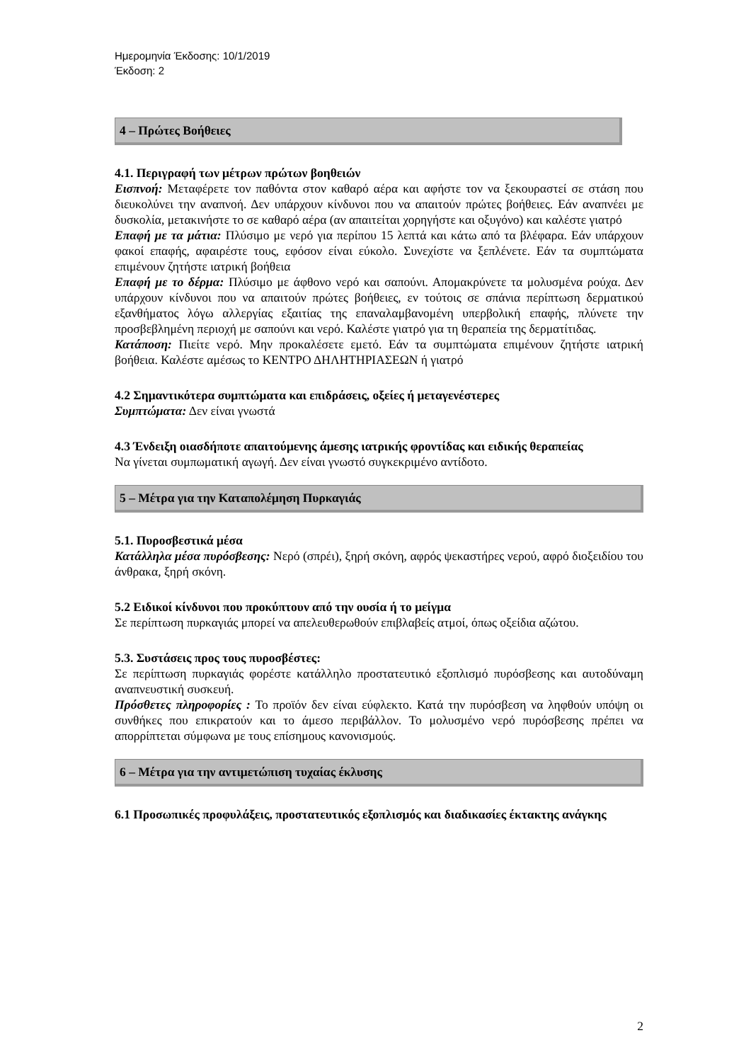Ημερομηνία Έκδοσης: 10/1/2019
Έκδοση: 2
4 – Πρώτες Βοήθειες
4.1. Περιγραφή των μέτρων πρώτων βοηθειών
Εισπνοή: Μεταφέρετε τον παθόντα στον καθαρό αέρα και αφήστε τον να ξεκουραστεί σε στάση που διευκολύνει την αναπνοή. Δεν υπάρχουν κίνδυνοι που να απαιτούν πρώτες βοήθειες. Εάν αναπνέει με δυσκολία, μετακινήστε το σε καθαρό αέρα (αν απαιτείται χορηγήστε και οξυγόνο) και καλέστε γιατρό
Επαφή με τα μάτια: Πλύσιμο με νερό για περίπου 15 λεπτά και κάτω από τα βλέφαρα. Εάν υπάρχουν φακοί επαφής, αφαιρέστε τους, εφόσον είναι εύκολο. Συνεχίστε να ξεπλένετε. Εάν τα συμπτώματα επιμένουν ζητήστε ιατρική βοήθεια
Επαφή με το δέρμα: Πλύσιμο με άφθονο νερό και σαπούνι. Απομακρύνετε τα μολυσμένα ρούχα. Δεν υπάρχουν κίνδυνοι που να απαιτούν πρώτες βοήθειες, εν τούτοις σε σπάνια περίπτωση δερματικού εξανθήματος λόγω αλλεργίας εξαιτίας της επαναλαμβανομένη υπερβολική επαφής, πλύνετε την προσβεβλημένη περιοχή με σαπούνι και νερό. Καλέστε γιατρό για τη θεραπεία της δερματίτιδας.
Κατάποση: Πιείτε νερό. Μην προκαλέσετε εμετό. Εάν τα συμπτώματα επιμένουν ζητήστε ιατρική βοήθεια. Καλέστε αμέσως το ΚΕΝΤΡΟ ΔΗΛΗΤΗΡΙΑΣΕΩΝ ή γιατρό
4.2 Σημαντικότερα συμπτώματα και επιδράσεις, οξείες ή μεταγενέστερες
Συμπτώματα: Δεν είναι γνωστά
4.3 Ένδειξη οιασδήποτε απαιτούμενης άμεσης ιατρικής φροντίδας και ειδικής θεραπείας
Να γίνεται συμπωματική αγωγή. Δεν είναι γνωστό συγκεκριμένο αντίδοτο.
5 – Μέτρα για την Καταπολέμηση Πυρκαγιάς
5.1. Πυροσβεστικά μέσα
Κατάλληλα μέσα πυρόσβεσης: Νερό (σπρέι), ξηρή σκόνη, αφρός ψεκαστήρες νερού, αφρό διοξειδίου του άνθρακα, ξηρή σκόνη.
5.2 Ειδικοί κίνδυνοι που προκύπτουν από την ουσία ή το μείγμα
Σε περίπτωση πυρκαγιάς μπορεί να απελευθερωθούν επιβλαβείς ατμοί, όπως οξείδια αζώτου.
5.3. Συστάσεις προς τους πυροσβέστες:
Σε περίπτωση πυρκαγιάς φορέστε κατάλληλο προστατευτικό εξοπλισμό πυρόσβεσης και αυτοδύναμη αναπνευστική συσκευή.
Πρόσθετες πληροφορίες : Το προϊόν δεν είναι εύφλεκτο. Κατά την πυρόσβεση να ληφθούν υπόψη οι συνθήκες που επικρατούν και το άμεσο περιβάλλον. Το μολυσμένο νερό πυρόσβεσης πρέπει να απορρίπτεται σύμφωνα με τους επίσημους κανονισμούς.
6 – Μέτρα για την αντιμετώπιση τυχαίας έκλυσης
6.1 Προσωπικές προφυλάξεις, προστατευτικός εξοπλισμός και διαδικασίες έκτακτης ανάγκης
2